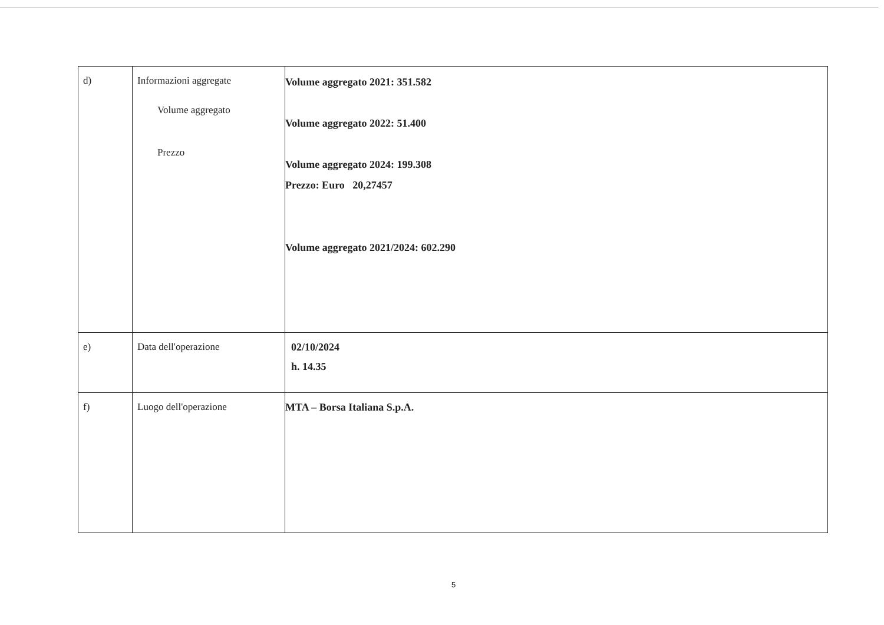| d) | Informazioni aggregate Volume aggregato Prezzo | Volume aggregato 2021: 351.582 Volume aggregato 2022: 51.400 Volume aggregato 2024: 199.308 Prezzo: Euro 20,27457 Volume aggregato 2021/2024: 602.290 |
| e) | Data dell'operazione | 02/10/2024 h. 14.35 |
| f) | Luogo dell'operazione | MTA – Borsa Italiana S.p.A. |
5